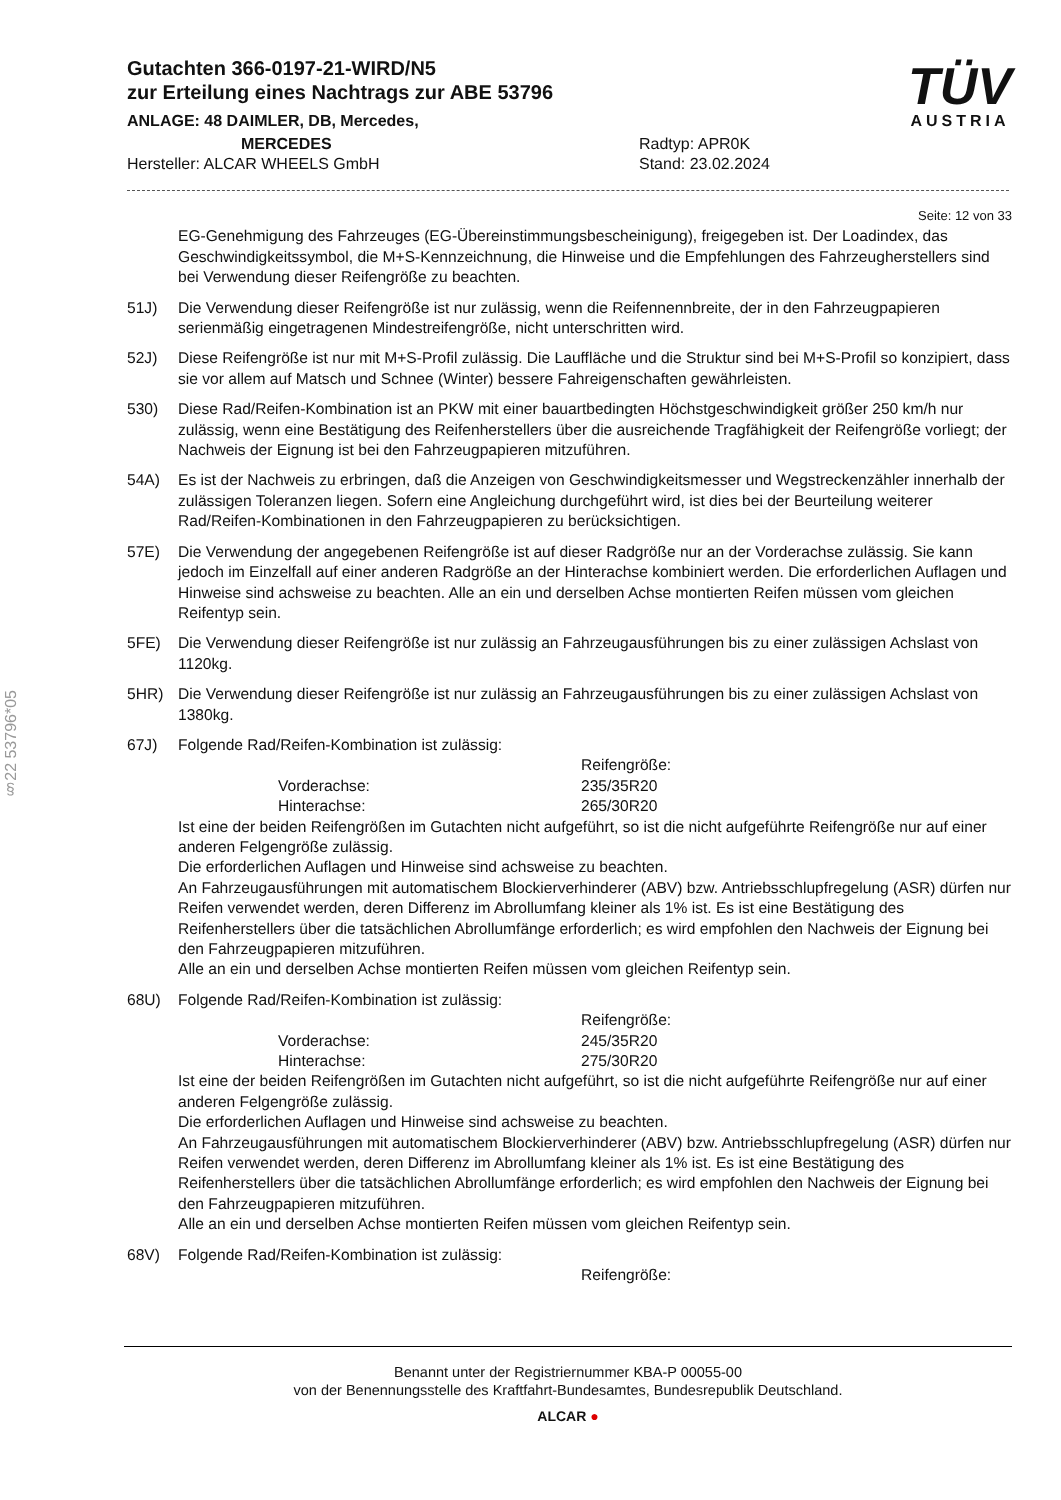§22 53796*05
Gutachten 366-0197-21-WIRD/N5
zur Erteilung eines Nachtrags zur ABE 53796
ANLAGE: 48 DAIMLER, DB, Mercedes,
MERCEDES
Hersteller: ALCAR WHEELS GmbH
Radtyp: APR0K
Stand: 23.02.2024
TÜV
AUSTRIA
Seite: 12 von 33
EG-Genehmigung des Fahrzeuges (EG-Übereinstimmungsbescheinigung), freigegeben ist. Der Loadindex, das Geschwindigkeitssymbol, die M+S-Kennzeichnung, die Hinweise und die Empfehlungen des Fahrzeugherstellers sind bei Verwendung dieser Reifengröße zu beachten.
51J) Die Verwendung dieser Reifengröße ist nur zulässig, wenn die Reifennennbreite, der in den Fahrzeugpapieren serienmäßig eingetragenen Mindestreifengröße, nicht unterschritten wird.
52J) Diese Reifengröße ist nur mit M+S-Profil zulässig. Die Lauffläche und die Struktur sind bei M+S-Profil so konzipiert, dass sie vor allem auf Matsch und Schnee (Winter) bessere Fahreigenschaften gewährleisten.
530) Diese Rad/Reifen-Kombination ist an PKW mit einer bauartbedingten Höchstgeschwindigkeit größer 250 km/h nur zulässig, wenn eine Bestätigung des Reifenherstellers über die ausreichende Tragfähigkeit der Reifengröße vorliegt; der Nachweis der Eignung ist bei den Fahrzeugpapieren mitzuführen.
54A) Es ist der Nachweis zu erbringen, daß die Anzeigen von Geschwindigkeitsmesser und Wegstreckenzähler innerhalb der zulässigen Toleranzen liegen. Sofern eine Angleichung durchgeführt wird, ist dies bei der Beurteilung weiterer Rad/Reifen-Kombinationen in den Fahrzeugpapieren zu berücksichtigen.
57E) Die Verwendung der angegebenen Reifengröße ist auf dieser Radgröße nur an der Vorderachse zulässig. Sie kann jedoch im Einzelfall auf einer anderen Radgröße an der Hinterachse kombiniert werden. Die erforderlichen Auflagen und Hinweise sind achsweise zu beachten. Alle an ein und derselben Achse montierten Reifen müssen vom gleichen Reifentyp sein.
5FE) Die Verwendung dieser Reifengröße ist nur zulässig an Fahrzeugausführungen bis zu einer zulässigen Achslast von 1120kg.
5HR) Die Verwendung dieser Reifengröße ist nur zulässig an Fahrzeugausführungen bis zu einer zulässigen Achslast von 1380kg.
67J) Folgende Rad/Reifen-Kombination ist zulässig:
Reifengröße: Vorderachse: 235/35R20 Hinterachse: 265/30R20
Ist eine der beiden Reifengrößen im Gutachten nicht aufgeführt, so ist die nicht aufgeführte Reifengröße nur auf einer anderen Felgengröße zulässig.
Die erforderlichen Auflagen und Hinweise sind achsweise zu beachten.
An Fahrzeugausführungen mit automatischem Blockierverhinderer (ABV) bzw. Antriebsschlupfregelung (ASR) dürfen nur Reifen verwendet werden, deren Differenz im Abrollumfang kleiner als 1% ist. Es ist eine Bestätigung des Reifenherstellers über die tatsächlichen Abrollumfänge erforderlich; es wird empfohlen den Nachweis der Eignung bei den Fahrzeugpapieren mitzuführen.
Alle an ein und derselben Achse montierten Reifen müssen vom gleichen Reifentyp sein.
68U) Folgende Rad/Reifen-Kombination ist zulässig:
Reifengröße: Vorderachse: 245/35R20 Hinterachse: 275/30R20
Ist eine der beiden Reifengrößen im Gutachten nicht aufgeführt, so ist die nicht aufgeführte Reifengröße nur auf einer anderen Felgengröße zulässig.
Die erforderlichen Auflagen und Hinweise sind achsweise zu beachten.
An Fahrzeugausführungen mit automatischem Blockierverhinderer (ABV) bzw. Antriebsschlupfregelung (ASR) dürfen nur Reifen verwendet werden, deren Differenz im Abrollumfang kleiner als 1% ist. Es ist eine Bestätigung des Reifenherstellers über die tatsächlichen Abrollumfänge erforderlich; es wird empfohlen den Nachweis der Eignung bei den Fahrzeugpapieren mitzuführen.
Alle an ein und derselben Achse montierten Reifen müssen vom gleichen Reifentyp sein.
68V) Folgende Rad/Reifen-Kombination ist zulässig:
Reifengröße:
Benannt unter der Registriernummer KBA-P 00055-00
von der Benennungsstelle des Kraftfahrt-Bundesamtes, Bundesrepublik Deutschland.
ALCAR ●